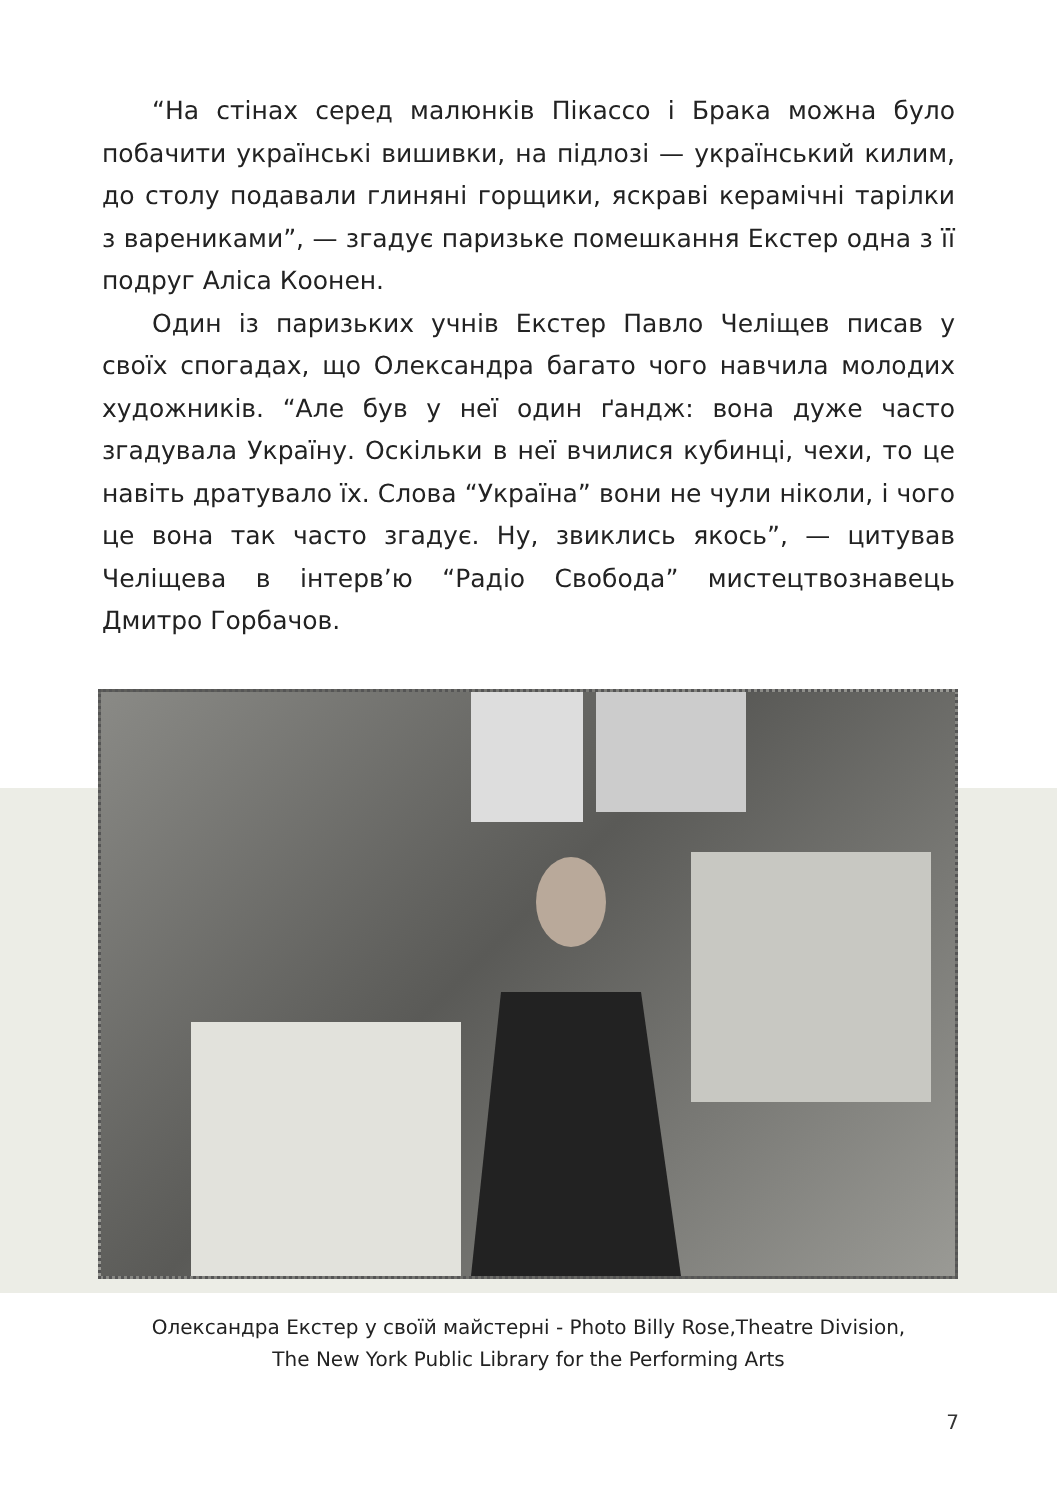“На стінах серед малюнків Пікассо і Брака можна було побачити українські вишивки, на підлозі — український килим, до столу подавали глиняні горщики, яскраві керамічні тарілки з варениками”, — згадує паризьке помешкання Екстер одна з її подруг Аліса Коонен.
Один із паризьких учнів Екстер Павло Челіщев писав у своїх спогадах, що Олександра багато чого навчила молодих художників. “Але був у неї один ґандж: вона дуже часто згадувала Україну. Оскільки в неї вчилися кубинці, чехи, то це навіть дратувало їх. Слова “Україна” вони не чули ніколи, і чого це вона так часто згадує. Ну, звиклись якось”, — цитував Челіщева в інтерв’ю “Радіо Свобода” мистецтвознавець Дмитро Горбачов.
Олександра Екстер у своїй майстерні - Photo Billy Rose,Theatre Division,
The New York Public Library for the Performing Arts
7